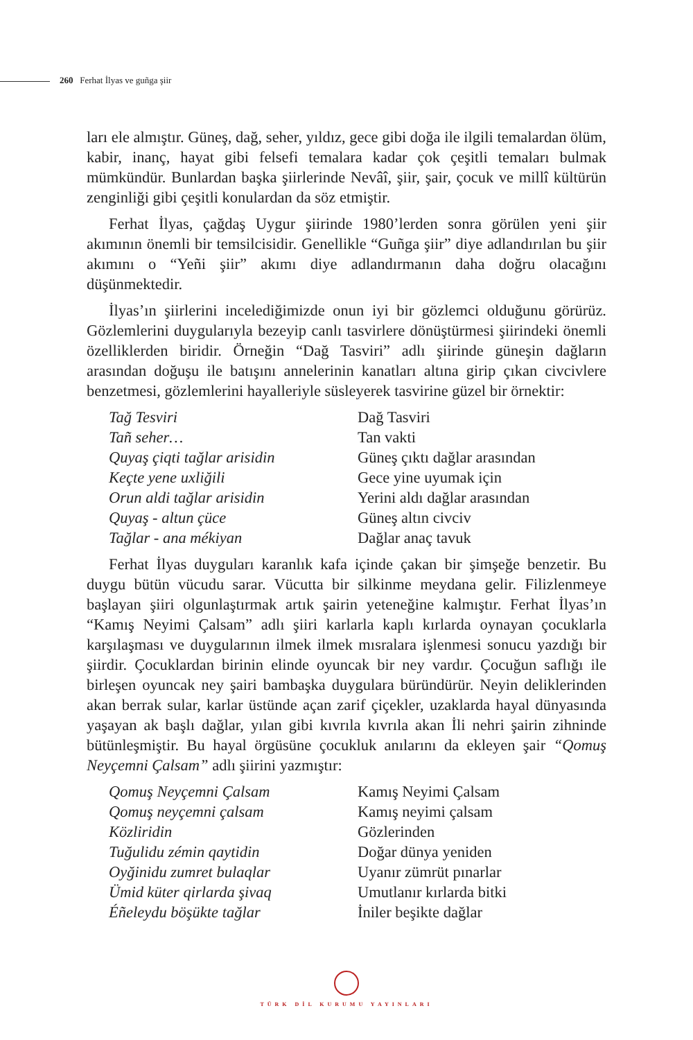260 Ferhat İlyas ve guñga şiir
ları ele almıştır. Güneş, dağ, seher, yıldız, gece gibi doğa ile ilgili temalardan ölüm, kabir, inanç, hayat gibi felsefi temalara kadar çok çeşitli temaları bulmak mümkündür. Bunlardan başka şiirlerinde Nevâî, şiir, şair, çocuk ve millî kültürün zenginliği gibi çeşitli konulardan da söz etmiştir.
Ferhat İlyas, çağdaş Uygur şiirinde 1980’lerden sonra görülen yeni şiir akımının önemli bir temsilcisidir. Genellikle “Guñga şiir” diye adlandırılan bu şiir akımını o “Yeñi şiir” akımı diye adlandırmanın daha doğru olacağını düşünmektedir.
İlyas’ın şiirlerini incelediğimizde onun iyi bir gözlemci olduğunu görürüz. Gözlemlerini duygularıyla bezeyip canlı tasvirlere dönüştürmesi şiirindeki önemli özelliklerden biridir. Örneğin “Dağ Tasviri” adlı şiirinde güneşin dağların arasından doğuşu ile batışını annelerinin kanatları altına girip çıkan civcivlere benzetmesi, gözlemlerini hayalleriyle süsleyerek tasvirine güzel bir örnektir:
Tağ Tesviri
Tañ seher…
Quyaş çiqti tağlar arisidin
Keçte yene uxliğili
Orun aldi tağlar arisidin
Quyaş - altun çüce
Tağlar - ana mékiyan
Dağ Tasviri
Tan vakti
Güneş çıktı dağlar arasından
Gece yine uyumak için
Yerini aldı dağlar arasından
Güneş altın civciv
Dağlar anaç tavuk
Ferhat İlyas duyguları karanlık kafa içinde çakan bir şimşeğe benzetir. Bu duygu bütün vücudu sarar. Vücutta bir silkinme meydana gelir. Filizlenmeye başlayan şiiri olgunlaştırmak artık şairin yeteneğine kalmıştır. Ferhat İlyas’ın “Kamış Neyimi Çalsam” adlı şiiri karlarla kaplı kırlarda oynayan çocuklarla karşılaşması ve duygularının ilmek ilmek mısralara işlenmesi sonucu yazdığı bir şiirdir. Çocuklardan birinin elinde oyuncak bir ney vardır. Çocuğun saflığı ile birleşen oyuncak ney şairi bambaşka duygulara büründürür. Neyin deliklerinden akan berrak sular, karlar üstünde açan zarif çiçekler, uzaklarda hayal dünyasında yaşayan ak başlı dağlar, yılan gibi kıvrıla kıvrıla akan İli nehri şairin zihninde bütünleşmiştir. Bu hayal örgüsüne çocukluk anılarını da ekleyen şair “Qomuş Neyçemni Çalsam” adlı şiirini yazmıştır:
Qomuş Neyçemni Çalsam
Qomuş neyçemni çalsam
Közliridin
Tuğulidu zémin qaytidin
Oyğinidu zumret bulaqlar
Ümid küter qirlarda şivaq
Éñeleydu böşükte tağlar
Kamış Neyimi Çalsam
Kamış neyimi çalsam
Gözlerinden
Doğar dünya yeniden
Uyanır zümrüt pınarlar
Umutlanır kırlarda bitki
İniler beşikte dağlar
TÜRK DİL KURUMU YAYINLARI